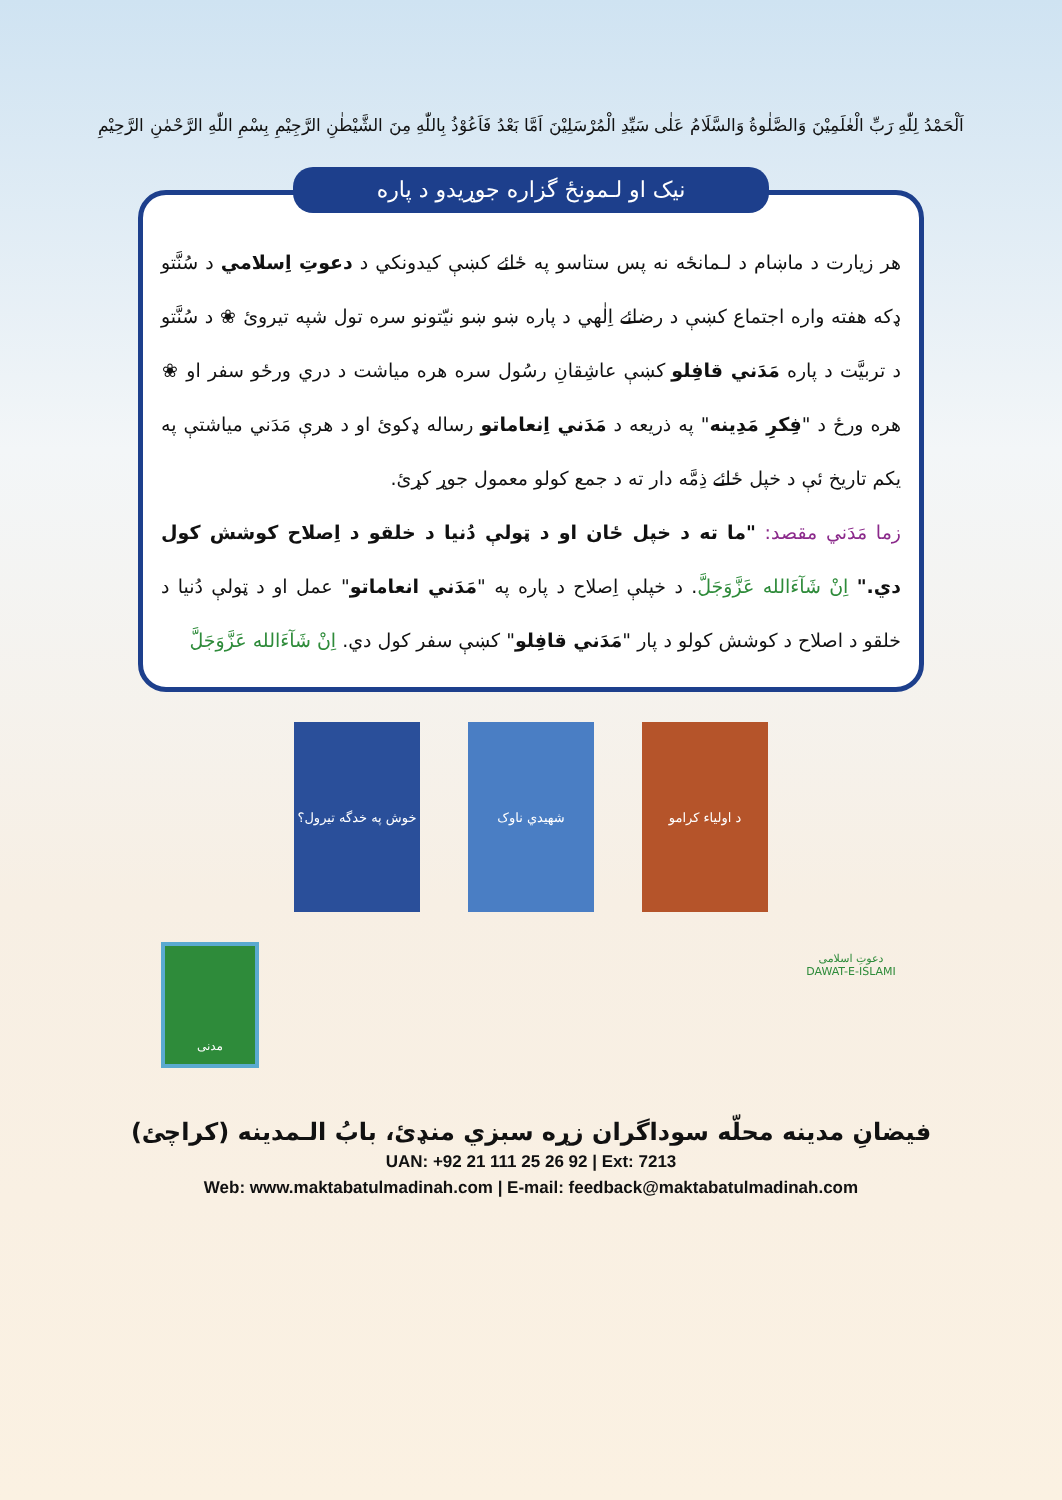اَلْحَمْدُ لِلّٰهِ رَبِّ الْعٰلَمِيْنَ وَالصَّلٰوةُ وَالسَّلَامُ عَلٰى سَيِّدِ الْمُرْسَلِيْنَ اَمَّا بَعْدُ فَاَعُوْذُ بِاللّٰهِ مِنَ الشَّيْطٰنِ الرَّجِيْمِ بِسْمِ اللّٰهِ الرَّحْمٰنِ الرَّحِيْمِ
نيک او لـمونځ گزاره جوړيدو د پاره
هر زيارت د ماښام د لـمانځه نه پس ستاسو په ځائے کښې کيدونکي د دعوتِ اِسلامي د سُنَّتو ډکه هفته واره اجتماع کښې د رضائے اِلٰهي د پاره ښو ښو نيّتونو سره تول شپه تيروئ ❀ د سُنَّتو د تربيَّت د پاره مَدَني قافِلو کښې عاشِقانِ رسُول سره هره مياشت د دري ورځو سفر او ❀ هره ورځ د "فِکرِ مَدِينه" په ذريعه د مَدَني اِنعاماتو رساله ډکوئ او د هرې مَدَني مياشتې په يکم تاريخ ئې د خپل ځائے ذِمَّه دار ته د جمع کولو معمول جوړ کړئ.
زما مَدَني مقصد: "ما ته د خپل ځان او د ټولې دُنيا د خلقو د اِصلاح کوشش کول دي." اِنْ شَآءَالله عَزَّوَجَلَّ. د خپلې اِصلاح د پاره په "مَدَني انعاماتو" عمل او د ټولې دُنيا د خلقو د اصلاح د کوشش کولو د پار "مَدَني قافِلو" کښې سفر کول دي. اِنْ شَآءَالله عَزَّوَجَلَّ
خوش په خدگه تيرول؟
شهيدي ناوک د اولیاء کرامو
مدنی
دعوتِ اسلامی
DAWAT-E-ISLAMI
فيضانِ مدينه محلّه سوداگران زړه سبزي منډئ، بابُ الـمدينه (کراچئ)
UAN: +92 21 111 25 26 92 | Ext: 7213
Web: www.maktabatulmadinah.com | E-mail: feedback@maktabatulmadinah.com